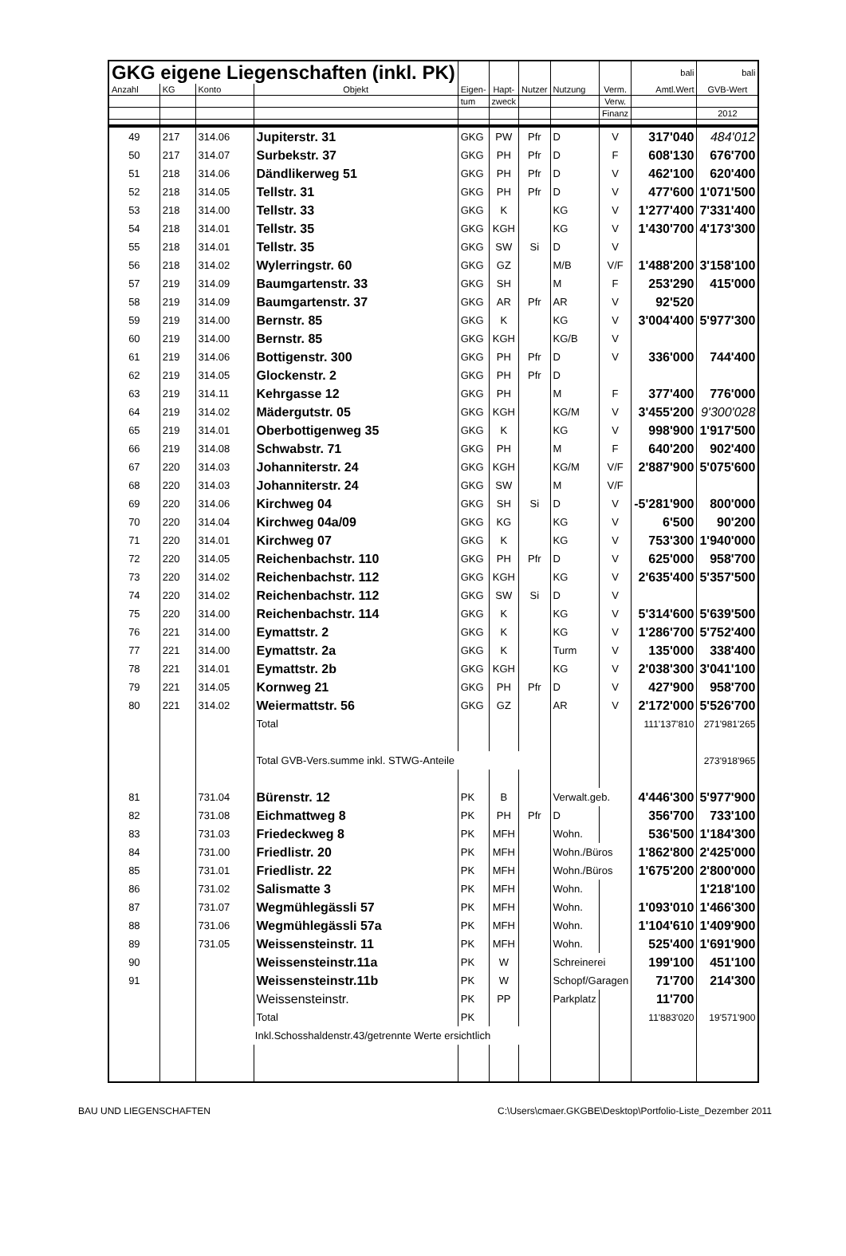| GKG eigene Liegenschaften (inkl. PK) | | | | | | | | | bali | bali |
| Anzahl | KG | Konto | Objekt | Eigen- | Hapt- | Nutzer | Nutzung | Verm. | Amtl.Wert | GVB-Wert |
| | | | | tum | zweck | | | Verw. | | |
| | | | | | | | | Finanz | | 2012 |
| 49 | 217 | 314.06 | Jupiterstr. 31 | GKG | PW | Pfr | D | V | 317'040 | 484'012 |
| 50 | 217 | 314.07 | Surbekstr. 37 | GKG | PH | Pfr | D | F | 608'130 | 676'700 |
| 51 | 218 | 314.06 | Dändlikerweg 51 | GKG | PH | Pfr | D | V | 462'100 | 620'400 |
| 52 | 218 | 314.05 | Tellstr. 31 | GKG | PH | Pfr | D | V | 477'600 | 1'071'500 |
| 53 | 218 | 314.00 | Tellstr. 33 | GKG | K | | KG | V | 1'277'400 | 7'331'400 |
| 54 | 218 | 314.01 | Tellstr. 35 | GKG | KGH | | KG | V | 1'430'700 | 4'173'300 |
| 55 | 218 | 314.01 | Tellstr. 35 | GKG | SW | Si | D | V | | |
| 56 | 218 | 314.02 | Wylerringstr. 60 | GKG | GZ | | M/B | V/F | 1'488'200 | 3'158'100 |
| 57 | 219 | 314.09 | Baumgartenstr. 33 | GKG | SH | | M | F | 253'290 | 415'000 |
| 58 | 219 | 314.09 | Baumgartenstr. 37 | GKG | AR | Pfr | AR | V | 92'520 | |
| 59 | 219 | 314.00 | Bernstr. 85 | GKG | K | | KG | V | 3'004'400 | 5'977'300 |
| 60 | 219 | 314.00 | Bernstr. 85 | GKG | KGH | | KG/B | V | | |
| 61 | 219 | 314.06 | Bottigenstr. 300 | GKG | PH | Pfr | D | V | 336'000 | 744'400 |
| 62 | 219 | 314.05 | Glockenstr. 2 | GKG | PH | Pfr | D | | | |
| 63 | 219 | 314.11 | Kehrgasse 12 | GKG | PH | | M | F | 377'400 | 776'000 |
| 64 | 219 | 314.02 | Mädergutstr. 05 | GKG | KGH | | KG/M | V | 3'455'200 | 9'300'028 |
| 65 | 219 | 314.01 | Oberbottigenweg 35 | GKG | K | | KG | V | 998'900 | 1'917'500 |
| 66 | 219 | 314.08 | Schwabstr. 71 | GKG | PH | | M | F | 640'200 | 902'400 |
| 67 | 220 | 314.03 | Johanniterstr. 24 | GKG | KGH | | KG/M | V/F | 2'887'900 | 5'075'600 |
| 68 | 220 | 314.03 | Johanniterstr. 24 | GKG | SW | | M | V/F | | |
| 69 | 220 | 314.06 | Kirchweg 04 | GKG | SH | Si | D | V | -5'281'900 | 800'000 |
| 70 | 220 | 314.04 | Kirchweg 04a/09 | GKG | KG | | KG | V | 6'500 | 90'200 |
| 71 | 220 | 314.01 | Kirchweg 07 | GKG | K | | KG | V | 753'300 | 1'940'000 |
| 72 | 220 | 314.05 | Reichenbachstr. 110 | GKG | PH | Pfr | D | V | 625'000 | 958'700 |
| 73 | 220 | 314.02 | Reichenbachstr. 112 | GKG | KGH | | KG | V | 2'635'400 | 5'357'500 |
| 74 | 220 | 314.02 | Reichenbachstr. 112 | GKG | SW | Si | D | V | | |
| 75 | 220 | 314.00 | Reichenbachstr. 114 | GKG | K | | KG | V | 5'314'600 | 5'639'500 |
| 76 | 221 | 314.00 | Eymattstr. 2 | GKG | K | | KG | V | 1'286'700 | 5'752'400 |
| 77 | 221 | 314.00 | Eymattstr. 2a | GKG | K | | Turm | V | 135'000 | 338'400 |
| 78 | 221 | 314.01 | Eymattstr. 2b | GKG | KGH | | KG | V | 2'038'300 | 3'041'100 |
| 79 | 221 | 314.05 | Kornweg 21 | GKG | PH | Pfr | D | V | 427'900 | 958'700 |
| 80 | 221 | 314.02 | Weiermattstr. 56 | GKG | GZ | | AR | V | 2'172'000 | 5'526'700 |
| | | | Total | | | | | | 111'137'810 | 271'981'265 |
| | | | Total GVB-Vers.summe inkl. STWG-Anteile | | | | | | | 273'918'965 |
| 81 | | 731.04 | Bürenstr. 12 | PK | B | | Verwalt.geb. | | 4'446'300 | 5'977'900 |
| 82 | | 731.08 | Eichmattweg 8 | PK | PH | Pfr | D | | 356'700 | 733'100 |
| 83 | | 731.03 | Friedeckweg 8 | PK | MFH | | Wohn. | | 536'500 | 1'184'300 |
| 84 | | 731.00 | Friedlistr. 20 | PK | MFH | | Wohn./Büros | | 1'862'800 | 2'425'000 |
| 85 | | 731.01 | Friedlistr. 22 | PK | MFH | | Wohn./Büros | | 1'675'200 | 2'800'000 |
| 86 | | 731.02 | Salismatte 3 | PK | MFH | | Wohn. | | | 1'218'100 |
| 87 | | 731.07 | Wegmühlegässli 57 | PK | MFH | | Wohn. | | 1'093'010 | 1'466'300 |
| 88 | | 731.06 | Wegmühlegässli 57a | PK | MFH | | Wohn. | | 1'104'610 | 1'409'900 |
| 89 | | 731.05 | Weissensteinstr. 11 | PK | MFH | | Wohn. | | 525'400 | 1'691'900 |
| 90 | | | Weissensteinstr.11a | PK | W | | Schreinerei | | 199'100 | 451'100 |
| 91 | | | Weissensteinstr.11b | PK | W | | Schopf/Garagen | | 71'700 | 214'300 |
| | | | Weissensteinstr. | PK | PP | | Parkplatz | | 11'700 | |
| | | | Total | PK | | | | | 11'883'020 | 19'571'900 |
| | | Inkl.Schosshaldenstr.43/getrennte Werte ersichtlich | | | | | | | | |
BAU UND LIEGENSCHAFTEN C:\Users\cmaer.GKGBE\Desktop\Portfolio-Liste_Dezember 2011